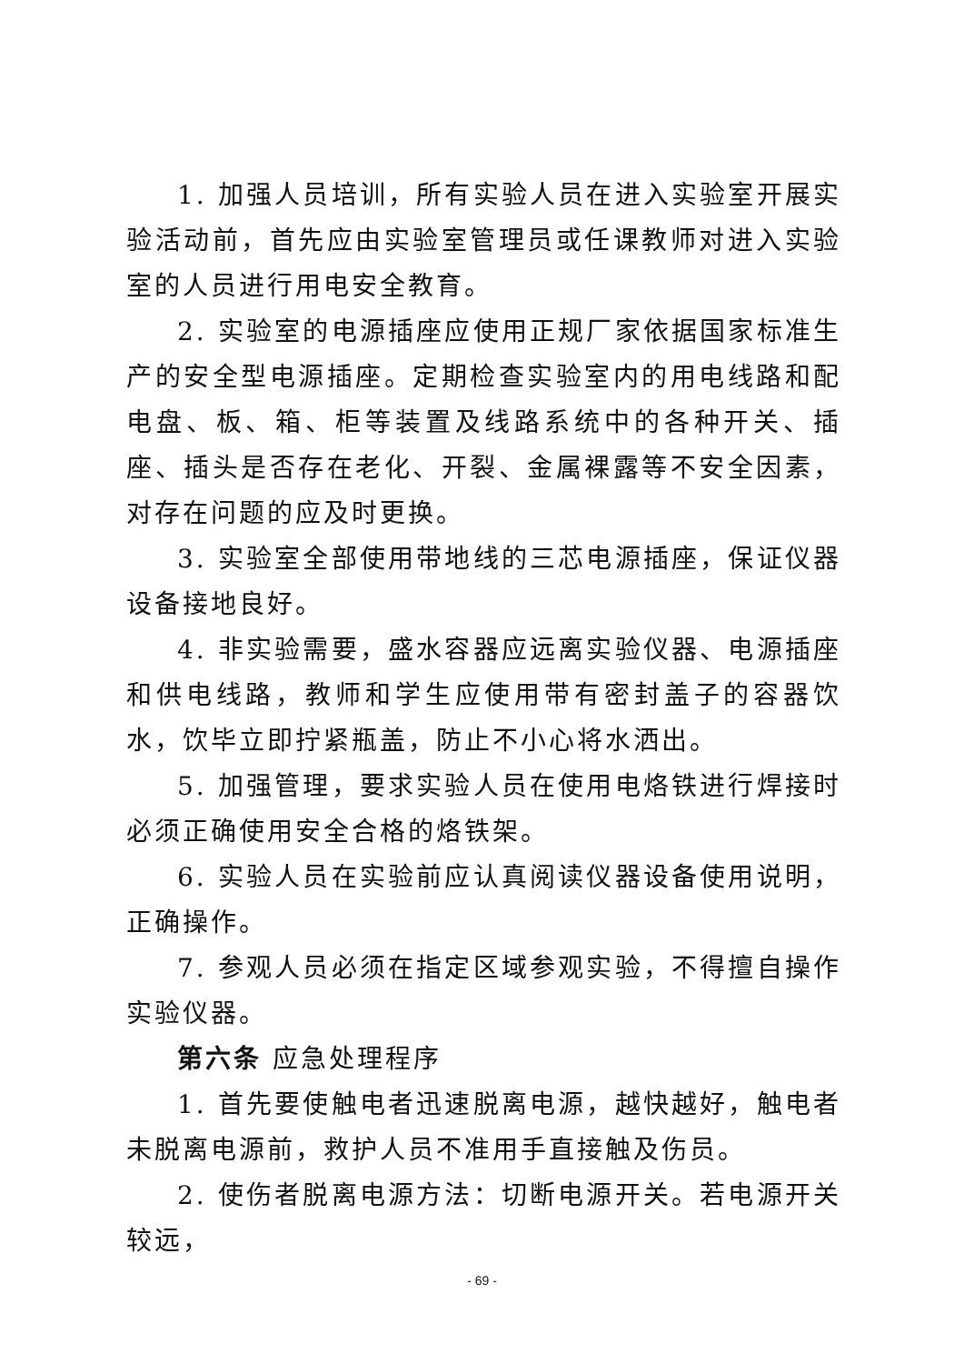1. 加强人员培训，所有实验人员在进入实验室开展实验活动前，首先应由实验室管理员或任课教师对进入实验室的人员进行用电安全教育。
2. 实验室的电源插座应使用正规厂家依据国家标准生产的安全型电源插座。定期检查实验室内的用电线路和配电盘、板、箱、柜等装置及线路系统中的各种开关、插座、插头是否存在老化、开裂、金属裸露等不安全因素，对存在问题的应及时更换。
3. 实验室全部使用带地线的三芯电源插座，保证仪器设备接地良好。
4. 非实验需要，盛水容器应远离实验仪器、电源插座和供电线路，教师和学生应使用带有密封盖子的容器饮水，饮毕立即拧紧瓶盖，防止不小心将水洒出。
5. 加强管理，要求实验人员在使用电烙铁进行焊接时必须正确使用安全合格的烙铁架。
6. 实验人员在实验前应认真阅读仪器设备使用说明，正确操作。
7. 参观人员必须在指定区域参观实验，不得擅自操作实验仪器。
第六条 应急处理程序
1. 首先要使触电者迅速脱离电源，越快越好，触电者未脱离电源前，救护人员不准用手直接触及伤员。
2. 使伤者脱离电源方法：切断电源开关。若电源开关较远，
- 69 -